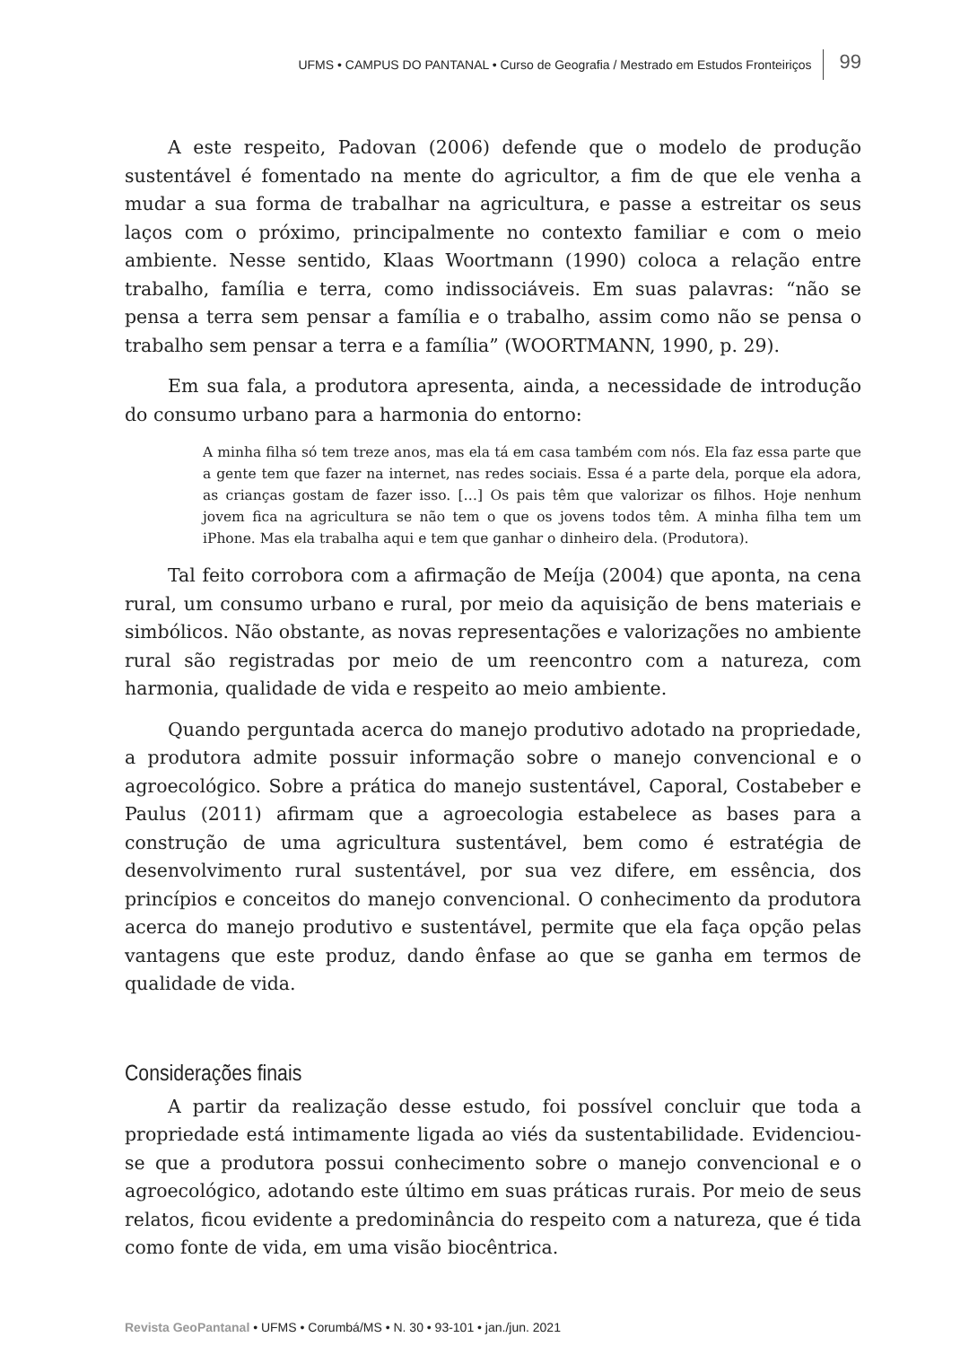UFMS • CAMPUS DO PANTANAL • Curso de Geografia / Mestrado em Estudos Fronteiriços 99
A este respeito, Padovan (2006) defende que o modelo de produção sustentável é fomentado na mente do agricultor, a fim de que ele venha a mudar a sua forma de trabalhar na agricultura, e passe a estreitar os seus laços com o próximo, principalmente no contexto familiar e com o meio ambiente. Nesse sentido, Klaas Woortmann (1990) coloca a relação entre trabalho, família e terra, como indissociáveis. Em suas palavras: “não se pensa a terra sem pensar a família e o trabalho, assim como não se pensa o trabalho sem pensar a terra e a família” (WOORTMANN, 1990, p. 29).
Em sua fala, a produtora apresenta, ainda, a necessidade de introdução do consumo urbano para a harmonia do entorno:
A minha filha só tem treze anos, mas ela tá em casa também com nós. Ela faz essa parte que a gente tem que fazer na internet, nas redes sociais. Essa é a parte dela, porque ela adora, as crianças gostam de fazer isso. […] Os pais têm que valorizar os filhos. Hoje nenhum jovem fica na agricultura se não tem o que os jovens todos têm. A minha filha tem um iPhone. Mas ela trabalha aqui e tem que ganhar o dinheiro dela. (Produtora).
Tal feito corrobora com a afirmação de Meíja (2004) que aponta, na cena rural, um consumo urbano e rural, por meio da aquisição de bens materiais e simbólicos. Não obstante, as novas representações e valorizações no ambiente rural são registradas por meio de um reencontro com a natureza, com harmonia, qualidade de vida e respeito ao meio ambiente.
Quando perguntada acerca do manejo produtivo adotado na propriedade, a produtora admite possuir informação sobre o manejo convencional e o agroecológico. Sobre a prática do manejo sustentável, Caporal, Costabeber e Paulus (2011) afirmam que a agroecologia estabelece as bases para a construção de uma agricultura sustentável, bem como é estratégia de desenvolvimento rural sustentável, por sua vez difere, em essência, dos princípios e conceitos do manejo convencional. O conhecimento da produtora acerca do manejo produtivo e sustentável, permite que ela faça opção pelas vantagens que este produz, dando ênfase ao que se ganha em termos de qualidade de vida.
Considerações finais
A partir da realização desse estudo, foi possível concluir que toda a propriedade está intimamente ligada ao viés da sustentabilidade. Evidenciou-se que a produtora possui conhecimento sobre o manejo convencional e o agroecológico, adotando este último em suas práticas rurais. Por meio de seus relatos, ficou evidente a predominância do respeito com a natureza, que é tida como fonte de vida, em uma visão biocêntrica.
Revista GeoPantanal • UFMS • Corumbá/MS • N. 30 • 93-101 • jan./jun. 2021